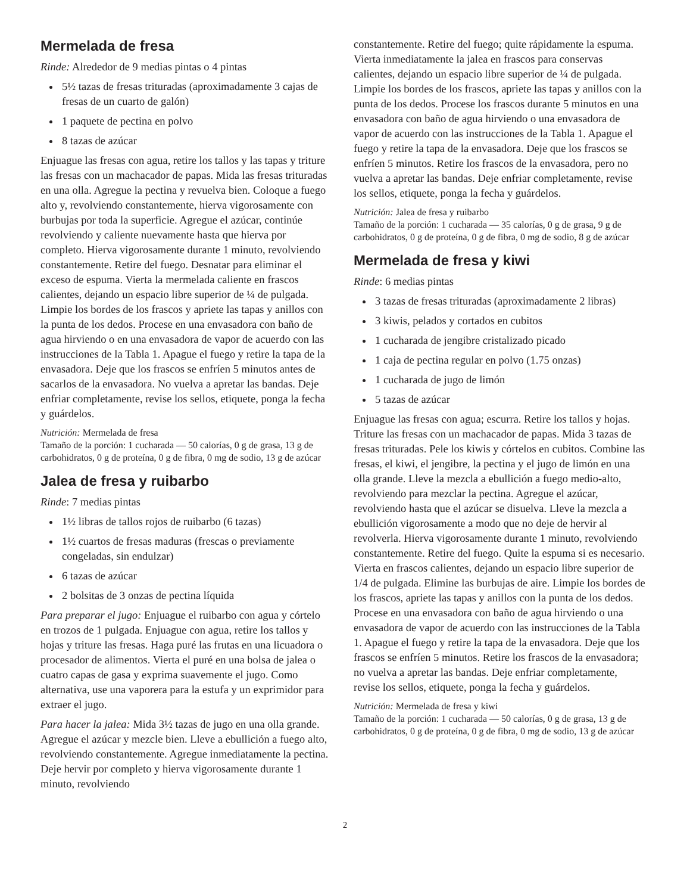Mermelada de fresa
Rinde: Alrededor de 9 medias pintas o 4 pintas
5½ tazas de fresas trituradas (aproximadamente 3 cajas de fresas de un cuarto de galón)
1 paquete de pectina en polvo
8 tazas de azúcar
Enjuague las fresas con agua, retire los tallos y las tapas y triture las fresas con un machacador de papas. Mida las fresas trituradas en una olla. Agregue la pectina y revuelva bien. Coloque a fuego alto y, revolviendo constantemente, hierva vigorosamente con burbujas por toda la superficie. Agregue el azúcar, continúe revolviendo y caliente nuevamente hasta que hierva por completo. Hierva vigorosamente durante 1 minuto, revolviendo constantemente. Retire del fuego. Desnatar para eliminar el exceso de espuma. Vierta la mermelada caliente en frascos calientes, dejando un espacio libre superior de ¼ de pulgada. Limpie los bordes de los frascos y apriete las tapas y anillos con la punta de los dedos. Procese en una envasadora con baño de agua hirviendo o en una envasadora de vapor de acuerdo con las instrucciones de la Tabla 1. Apague el fuego y retire la tapa de la envasadora. Deje que los frascos se enfríen 5 minutos antes de sacarlos de la envasadora. No vuelva a apretar las bandas. Deje enfriar completamente, revise los sellos, etiquete, ponga la fecha y guárdelos.
Nutrición: Mermelada de fresa
Tamaño de la porción: 1 cucharada — 50 calorías, 0 g de grasa, 13 g de carbohidratos, 0 g de proteína, 0 g de fibra, 0 mg de sodio, 13 g de azúcar
Jalea de fresa y ruibarbo
Rinde: 7 medias pintas
1½ libras de tallos rojos de ruibarbo (6 tazas)
1½ cuartos de fresas maduras (frescas o previamente congeladas, sin endulzar)
6 tazas de azúcar
2 bolsitas de 3 onzas de pectina líquida
Para preparar el jugo: Enjuague el ruibarbo con agua y córtelo en trozos de 1 pulgada. Enjuague con agua, retire los tallos y hojas y triture las fresas. Haga puré las frutas en una licuadora o procesador de alimentos. Vierta el puré en una bolsa de jalea o cuatro capas de gasa y exprima suavemente el jugo. Como alternativa, use una vaporera para la estufa y un exprimidor para extraer el jugo.
Para hacer la jalea: Mida 3½ tazas de jugo en una olla grande. Agregue el azúcar y mezcle bien. Lleve a ebullición a fuego alto, revolviendo constantemente. Agregue inmediatamente la pectina. Deje hervir por completo y hierva vigorosamente durante 1 minuto, revolviendo
constantemente. Retire del fuego; quite rápidamente la espuma. Vierta inmediatamente la jalea en frascos para conservas calientes, dejando un espacio libre superior de ¼ de pulgada. Limpie los bordes de los frascos, apriete las tapas y anillos con la punta de los dedos. Procese los frascos durante 5 minutos en una envasadora con baño de agua hirviendo o una envasadora de vapor de acuerdo con las instrucciones de la Tabla 1. Apague el fuego y retire la tapa de la envasadora. Deje que los frascos se enfríen 5 minutos. Retire los frascos de la envasadora, pero no vuelva a apretar las bandas. Deje enfriar completamente, revise los sellos, etiquete, ponga la fecha y guárdelos.
Nutrición: Jalea de fresa y ruibarbo
Tamaño de la porción: 1 cucharada — 35 calorías, 0 g de grasa, 9 g de carbohidratos, 0 g de proteína, 0 g de fibra, 0 mg de sodio, 8 g de azúcar
Mermelada de fresa y kiwi
Rinde: 6 medias pintas
3 tazas de fresas trituradas (aproximadamente 2 libras)
3 kiwis, pelados y cortados en cubitos
1 cucharada de jengibre cristalizado picado
1 caja de pectina regular en polvo (1.75 onzas)
1 cucharada de jugo de limón
5 tazas de azúcar
Enjuague las fresas con agua; escurra. Retire los tallos y hojas. Triture las fresas con un machacador de papas. Mida 3 tazas de fresas trituradas. Pele los kiwis y córtelos en cubitos. Combine las fresas, el kiwi, el jengibre, la pectina y el jugo de limón en una olla grande. Lleve la mezcla a ebullición a fuego medio-alto, revolviendo para mezclar la pectina. Agregue el azúcar, revolviendo hasta que el azúcar se disuelva. Lleve la mezcla a ebullición vigorosamente a modo que no deje de hervir al revolverla. Hierva vigorosamente durante 1 minuto, revolviendo constantemente. Retire del fuego. Quite la espuma si es necesario. Vierta en frascos calientes, dejando un espacio libre superior de 1/4 de pulgada. Elimine las burbujas de aire. Limpie los bordes de los frascos, apriete las tapas y anillos con la punta de los dedos. Procese en una envasadora con baño de agua hirviendo o una envasadora de vapor de acuerdo con las instrucciones de la Tabla 1. Apague el fuego y retire la tapa de la envasadora. Deje que los frascos se enfríen 5 minutos. Retire los frascos de la envasadora; no vuelva a apretar las bandas. Deje enfriar completamente, revise los sellos, etiquete, ponga la fecha y guárdelos.
Nutrición: Mermelada de fresa y kiwi
Tamaño de la porción: 1 cucharada — 50 calorías, 0 g de grasa, 13 g de carbohidratos, 0 g de proteína, 0 g de fibra, 0 mg de sodio, 13 g de azúcar
2